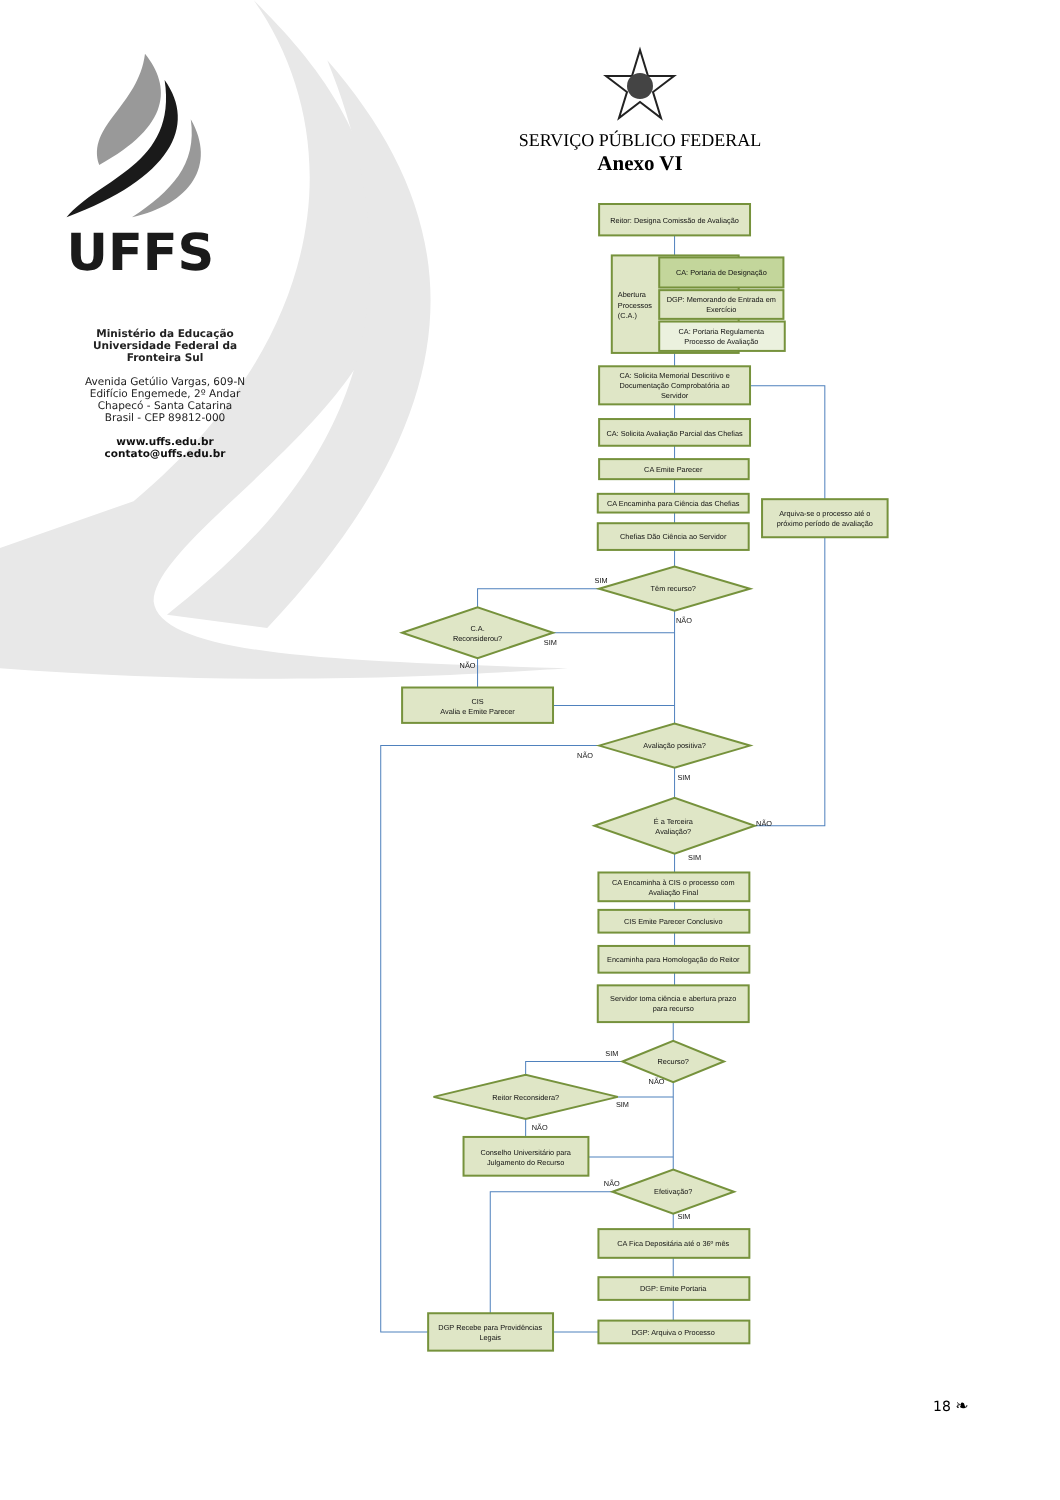UFFS
Ministério da Educação
Universidade Federal da
Fronteira Sul
Avenida Getúlio Vargas, 609-N
Edifício Engemede, 2º Andar
Chapecó - Santa Catarina
Brasil - CEP 89812-000
www.uffs.edu.br
contato@uffs.edu.br
SERVIÇO PÚBLICO FEDERAL
Anexo VI
Reitor: Designa Comissão de Avaliação
Abertura
Processos
(C.A.)
CA: Portaria de Designação
DGP: Memorando de Entrada em
Exercício
CA: Portaria Regulamenta
Processo de Avaliação
CA: Solicita Memorial Descritivo e
Documentação Comprobatória ao
Servidor
CA: Solicita Avaliação Parcial das Chefias
CA Emite Parecer
CA Encaminha para Ciência das Chefias
Chefias Dão Ciência ao Servidor
Arquiva-se o processo até o
próximo período de avaliação
SIM
Têm recurso?
NÃO
C.A.
Reconsiderou?
SIM
NÃO
CIS
Avalia e Emite Parecer
Avaliação positiva?
NÃO
SIM
É a Terceira
Avaliação?
NÃO
SIM
CA Encaminha à CIS o processo com
Avaliação Final
CIS Emite Parecer Conclusivo
Encaminha para Homologação do Reitor
Servidor toma ciência e abertura prazo
para recurso
SIM
Recurso?
NÃO
Reitor Reconsidera?
SIM
NÃO
Conselho Universitário para
Julgamento do Recurso
NÃO
Efetivação?
SIM
CA Fica Depositária até o 36º mês
DGP: Emite Portaria
DGP Recebe para Providências
Legais
DGP: Arquiva o Processo
18 ❧